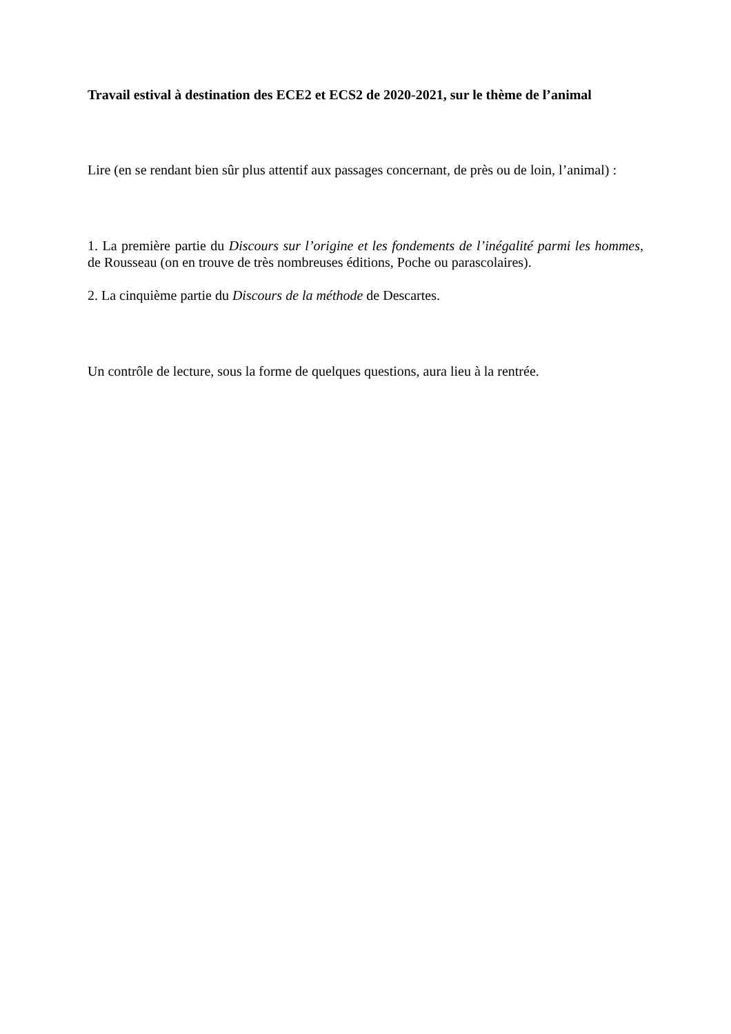Travail estival à destination des ECE2 et ECS2 de 2020-2021, sur le thème de l’animal
Lire (en se rendant bien sûr plus attentif aux passages concernant, de près ou de loin, l’animal) :
1. La première partie du Discours sur l’origine et les fondements de l’inégalité parmi les hommes, de Rousseau (on en trouve de très nombreuses éditions, Poche ou parascolaires).
2. La cinquième partie du Discours de la méthode de Descartes.
Un contrôle de lecture, sous la forme de quelques questions, aura lieu à la rentrée.